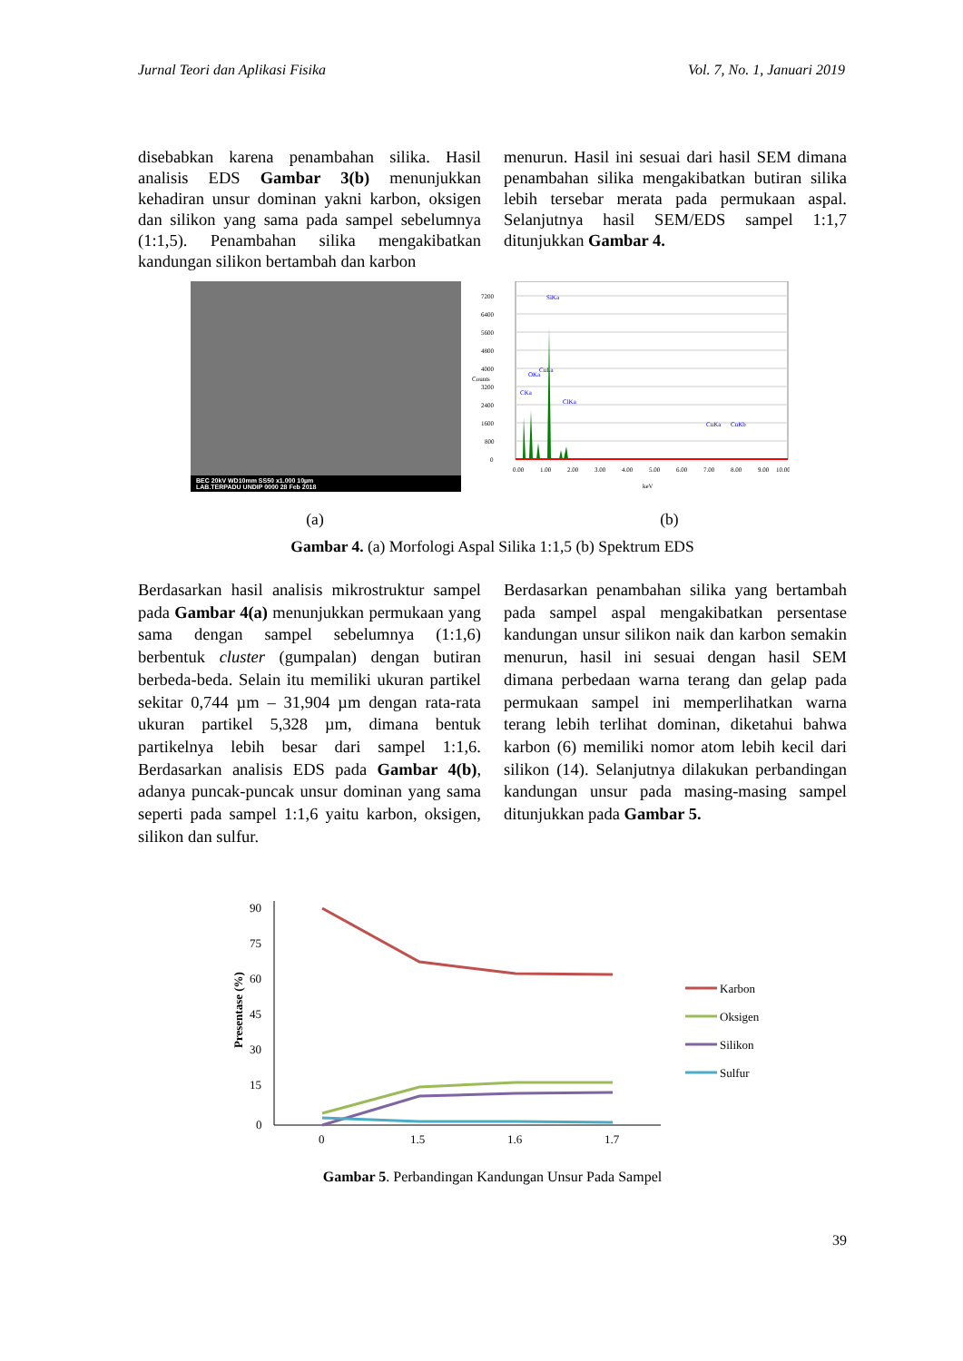Jurnal Teori dan Aplikasi Fisika Vol. 7, No. 1, Januari 2019
disebabkan karena penambahan silika. Hasil analisis EDS Gambar 3(b) menunjukkan kehadiran unsur dominan yakni karbon, oksigen dan silikon yang sama pada sampel sebelumnya (1:1,5). Penambahan silika mengakibatkan kandungan silikon bertambah dan karbon
menurun. Hasil ini sesuai dari hasil SEM dimana penambahan silika mengakibatkan butiran silika lebih tersebar merata pada permukaan aspal. Selanjutnya hasil SEM/EDS sampel 1:1,7 ditunjukkan Gambar 4.
BEC 20kV WD10mm SS50 x1.000 10µm
LAB.TERPADU UNDIP 0000 28 Feb 2018
0
800
1600
2400
3200
4000
4800
5600
6400
7200
Counts
SiKa
CKa
OKa
CuLa
ClKa
CuKa
CuKb
0.00
1.00
2.00
3.00
4.00
5.00
6.00
7.00
8.00
9.00
10.00
keV
(a) (b)
Gambar 4. (a) Morfologi Aspal Silika 1:1,5 (b) Spektrum EDS
Berdasarkan hasil analisis mikrostruktur sampel pada Gambar 4(a) menunjukkan permukaan yang sama dengan sampel sebelumnya (1:1,6) berbentuk cluster (gumpalan) dengan butiran berbeda-beda. Selain itu memiliki ukuran partikel sekitar 0,744 µm – 31,904 µm dengan rata-rata ukuran partikel 5,328 µm, dimana bentuk partikelnya lebih besar dari sampel 1:1,6. Berdasarkan analisis EDS pada Gambar 4(b), adanya puncak-puncak unsur dominan yang sama seperti pada sampel 1:1,6 yaitu karbon, oksigen, silikon dan sulfur.
Berdasarkan penambahan silika yang bertambah pada sampel aspal mengakibatkan persentase kandungan unsur silikon naik dan karbon semakin menurun, hasil ini sesuai dengan hasil SEM dimana perbedaan warna terang dan gelap pada permukaan sampel ini memperlihatkan warna terang lebih terlihat dominan, diketahui bahwa karbon (6) memiliki nomor atom lebih kecil dari silikon (14). Selanjutnya dilakukan perbandingan kandungan unsur pada masing-masing sampel ditunjukkan pada Gambar 5.
90
75
60
45
30
15
0
Presentase (%)
0
1.5
1.6
1.7
Karbon
Oksigen
Silikon
Sulfur
Gambar 5. Perbandingan Kandungan Unsur Pada Sampel
39